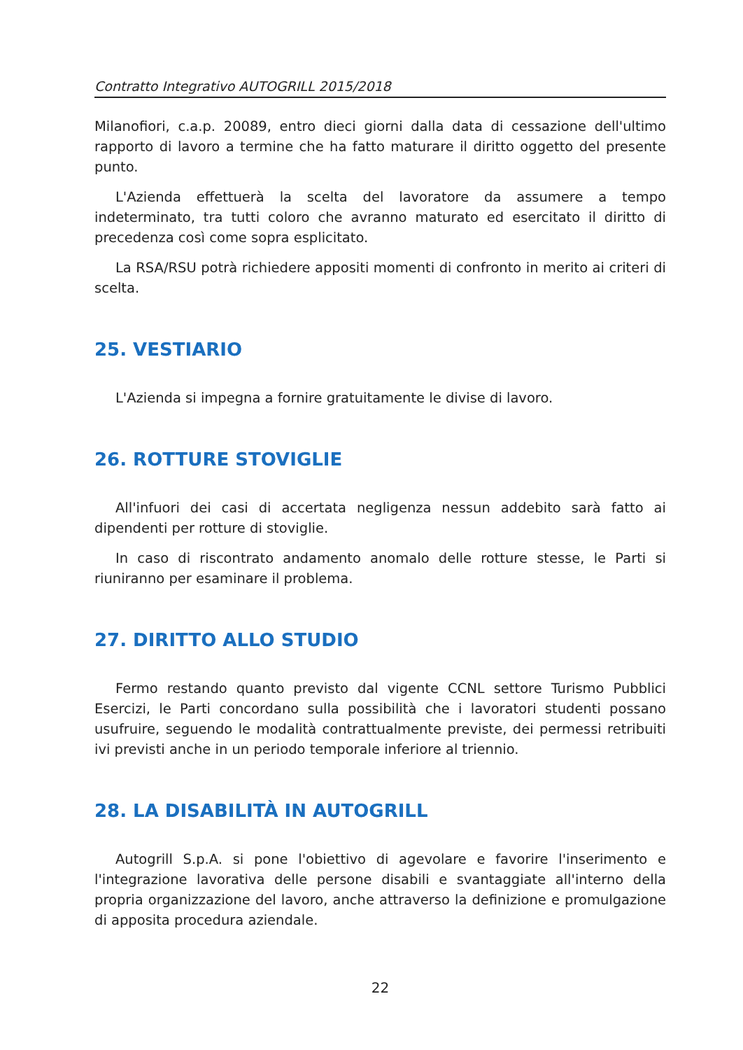Contratto Integrativo AUTOGRILL 2015/2018
Milanofiori, c.a.p. 20089, entro dieci giorni dalla data di cessazione dell'ultimo rapporto di lavoro a termine che ha fatto maturare il diritto oggetto del presente punto.
L'Azienda effettuerà la scelta del lavoratore da assumere a tempo indeterminato, tra tutti coloro che avranno maturato ed esercitato il diritto di precedenza così come sopra esplicitato.
La RSA/RSU potrà richiedere appositi momenti di confronto in merito ai criteri di scelta.
25. VESTIARIO
L'Azienda si impegna a fornire gratuitamente le divise di lavoro.
26. ROTTURE STOVIGLIE
All'infuori dei casi di accertata negligenza nessun addebito sarà fatto ai dipendenti per rotture di stoviglie.
In caso di riscontrato andamento anomalo delle rotture stesse, le Parti si riuniranno per esaminare il problema.
27. DIRITTO ALLO STUDIO
Fermo restando quanto previsto dal vigente CCNL settore Turismo Pubblici Esercizi, le Parti concordano sulla possibilità che i lavoratori studenti possano usufruire, seguendo le modalità contrattualmente previste, dei permessi retribuiti ivi previsti anche in un periodo temporale inferiore al triennio.
28. LA DISABILITÀ IN AUTOGRILL
Autogrill S.p.A. si pone l'obiettivo di agevolare e favorire l'inserimento e l'integrazione lavorativa delle persone disabili e svantaggiate all'interno della propria organizzazione del lavoro, anche attraverso la definizione e promulgazione di apposita procedura aziendale.
22